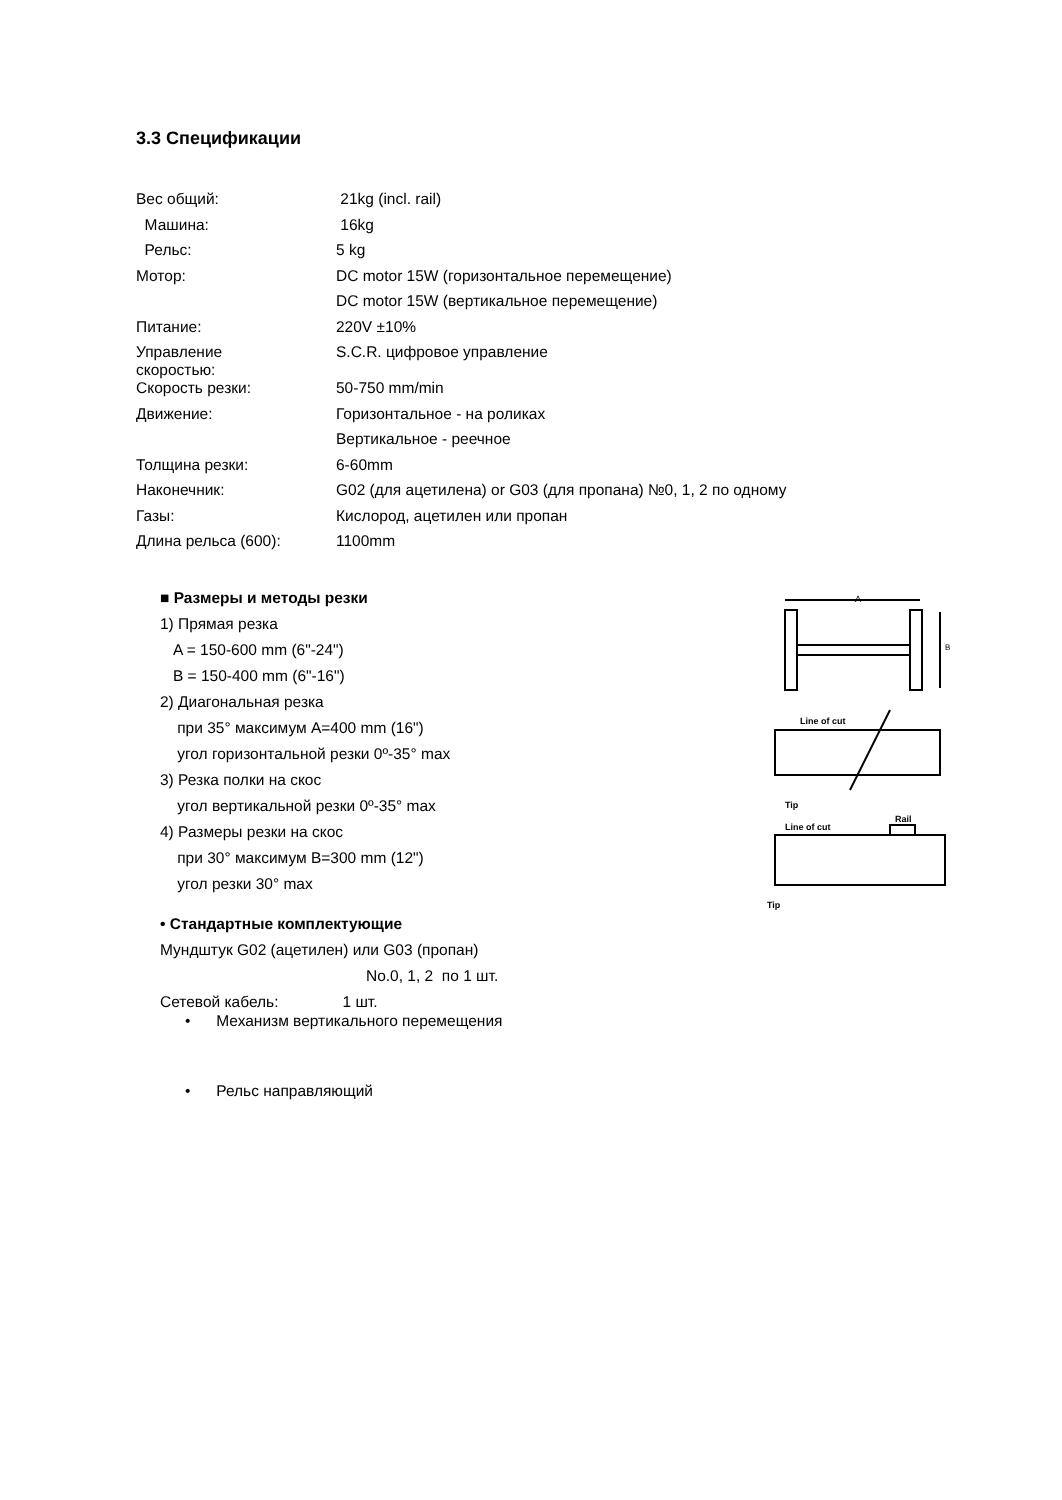3.3 Спецификации
| Вес общий: | 21kg (incl. rail) |
| Машина: | 16kg |
| Рельс: | 5 kg |
| Мотор: | DC motor 15W (горизонтальное перемещение) |
| | DC motor 15W (вертикальное перемещение) |
| Питание: | 220V ±10% |
| Управление скоростью: | S.C.R. цифровое управление |
| Скорость резки: | 50-750 mm/min |
| Движение: | Горизонтальное - на роликах |
| | Вертикальное - реечное |
| Толщина резки: | 6-60mm |
| Наконечник: | G02 (для ацетилена) or G03 (для пропана) №0, 1, 2 по одному |
| Газы: | Кислород, ацетилен или пропан |
| Длина рельса (600): | 1100mm |
■ Размеры и методы резки
1) Прямая резка
A = 150-600 mm (6"-24")
B = 150-400 mm (6"-16")
2) Диагональная резка
при 35° максимум A=400 mm (16")
угол горизонтальной резки 0º-35° max
3) Резка полки на скос
угол вертикальной резки 0º-35° max
4) Размеры резки на скос
при 30° максимум B=300 mm (12")
угол резки 30° max
• Стандартные комплектующие
Мундштук G02 (ацетилен) или G03 (пропан)
No.0, 1, 2 по 1 шт.
Сетевой кабель: 1 шт.
A
B
Line of cut
Tip
Line of cut
Rail
Tip
• Механизм вертикального перемещения
• Рельс направляющий